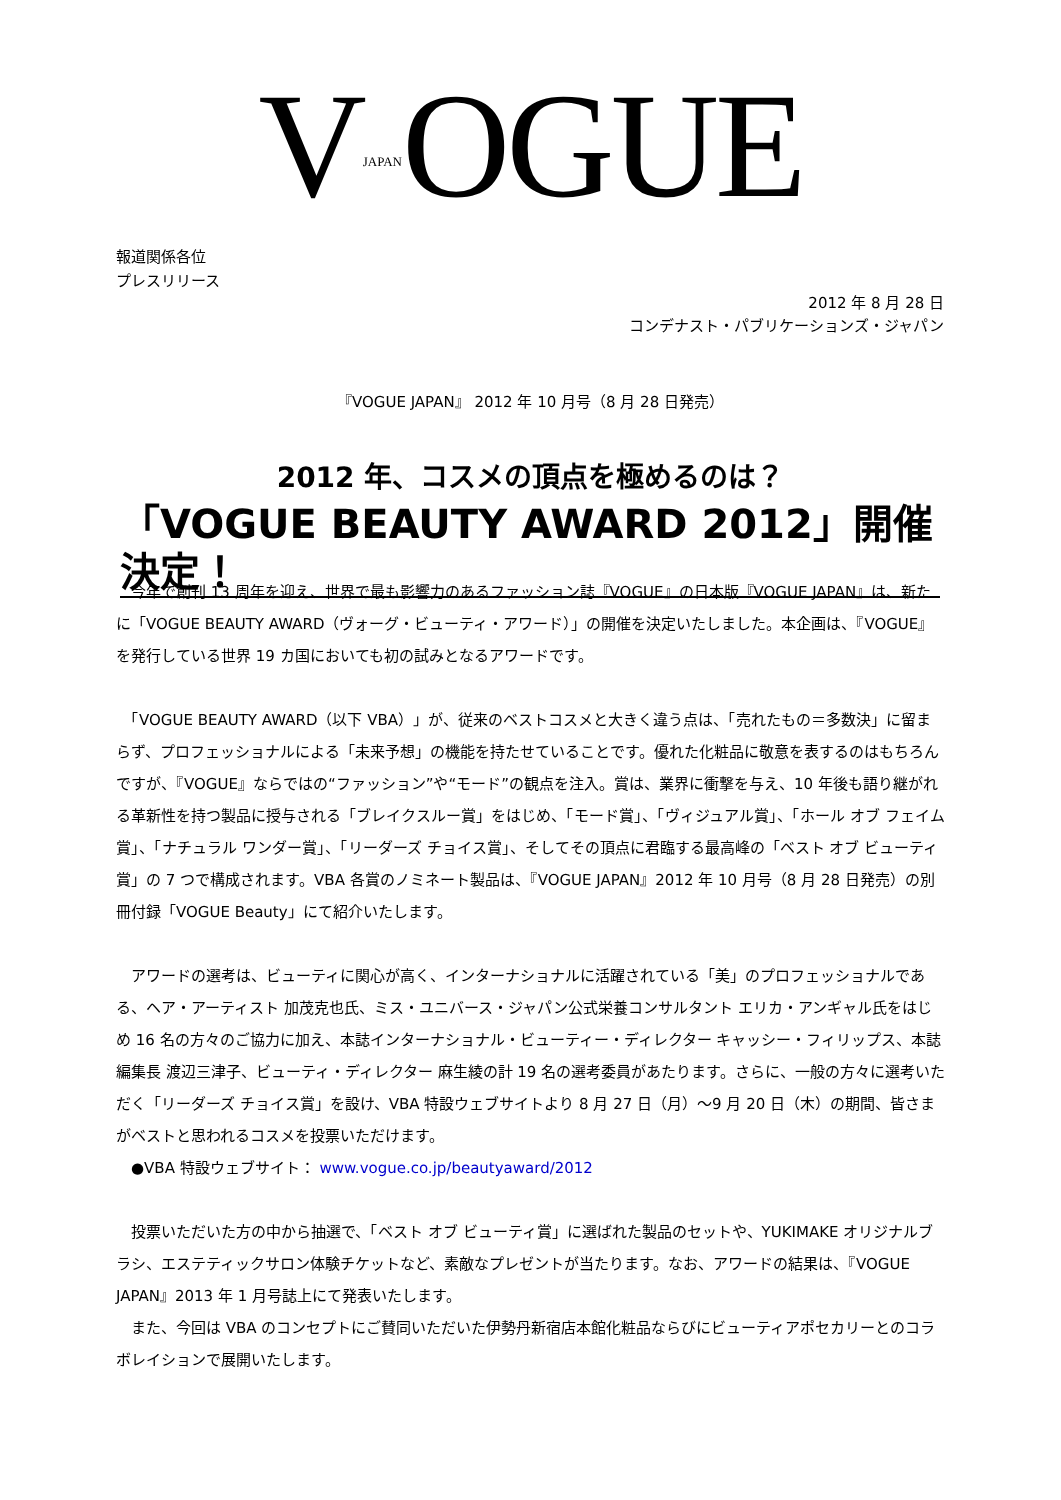VJAPANOGUE
報道関係各位
プレスリリース
2012 年 8 月 28 日
コンデナスト・パブリケーションズ・ジャパン
『VOGUE JAPAN』 2012 年 10 月号（8 月 28 日発売）
2012 年、コスメの頂点を極めるのは？
「VOGUE BEAUTY AWARD 2012」開催決定！
　今年で創刊 13 周年を迎え、世界で最も影響力のあるファッション誌『VOGUE』の日本版『VOGUE JAPAN』は、新たに「VOGUE BEAUTY AWARD（ヴォーグ・ビューティ・アワード）」の開催を決定いたしました。本企画は、『VOGUE』を発行している世界 19 カ国においても初の試みとなるアワードです。
　「VOGUE BEAUTY AWARD（以下 VBA）」が、従来のベストコスメと大きく違う点は、「売れたもの＝多数決」に留まらず、プロフェッショナルによる「未来予想」の機能を持たせていることです。優れた化粧品に敬意を表するのはもちろんですが、『VOGUE』ならではの“ファッション”や“モード”の観点を注入。賞は、業界に衝撃を与え、10 年後も語り継がれる革新性を持つ製品に授与される「ブレイクスルー賞」をはじめ、「モード賞」、「ヴィジュアル賞」、「ホール オブ フェイム賞」、「ナチュラル ワンダー賞」、「リーダーズ チョイス賞」、そしてその頂点に君臨する最高峰の「ベスト オブ ビューティ賞」の 7 つで構成されます。VBA 各賞のノミネート製品は、『VOGUE JAPAN』2012 年 10 月号（8 月 28 日発売）の別冊付録「VOGUE Beauty」にて紹介いたします。
　アワードの選考は、ビューティに関心が高く、インターナショナルに活躍されている「美」のプロフェッショナルである、ヘア・アーティスト 加茂克也氏、ミス・ユニバース・ジャパン公式栄養コンサルタント エリカ・アンギャル氏をはじめ 16 名の方々のご協力に加え、本誌インターナショナル・ビューティー・ディレクター キャッシー・フィリップス、本誌編集長 渡辺三津子、ビューティ・ディレクター 麻生綾の計 19 名の選考委員があたります。さらに、一般の方々に選考いただく「リーダーズ チョイス賞」を設け、VBA 特設ウェブサイトより 8 月 27 日（月）～9 月 20 日（木）の期間、皆さまがベストと思われるコスメを投票いただけます。
　●VBA 特設ウェブサイト： www.vogue.co.jp/beautyaward/2012
　投票いただいた方の中から抽選で、「ベスト オブ ビューティ賞」に選ばれた製品のセットや、YUKIMAKE オリジナルブラシ、エステティックサロン体験チケットなど、素敵なプレゼントが当たります。なお、アワードの結果は、『VOGUE JAPAN』2013 年 1 月号誌上にて発表いたします。
　また、今回は VBA のコンセプトにご賛同いただいた伊勢丹新宿店本館化粧品ならびにビューティアポセカリーとのコラボレイションで展開いたします。